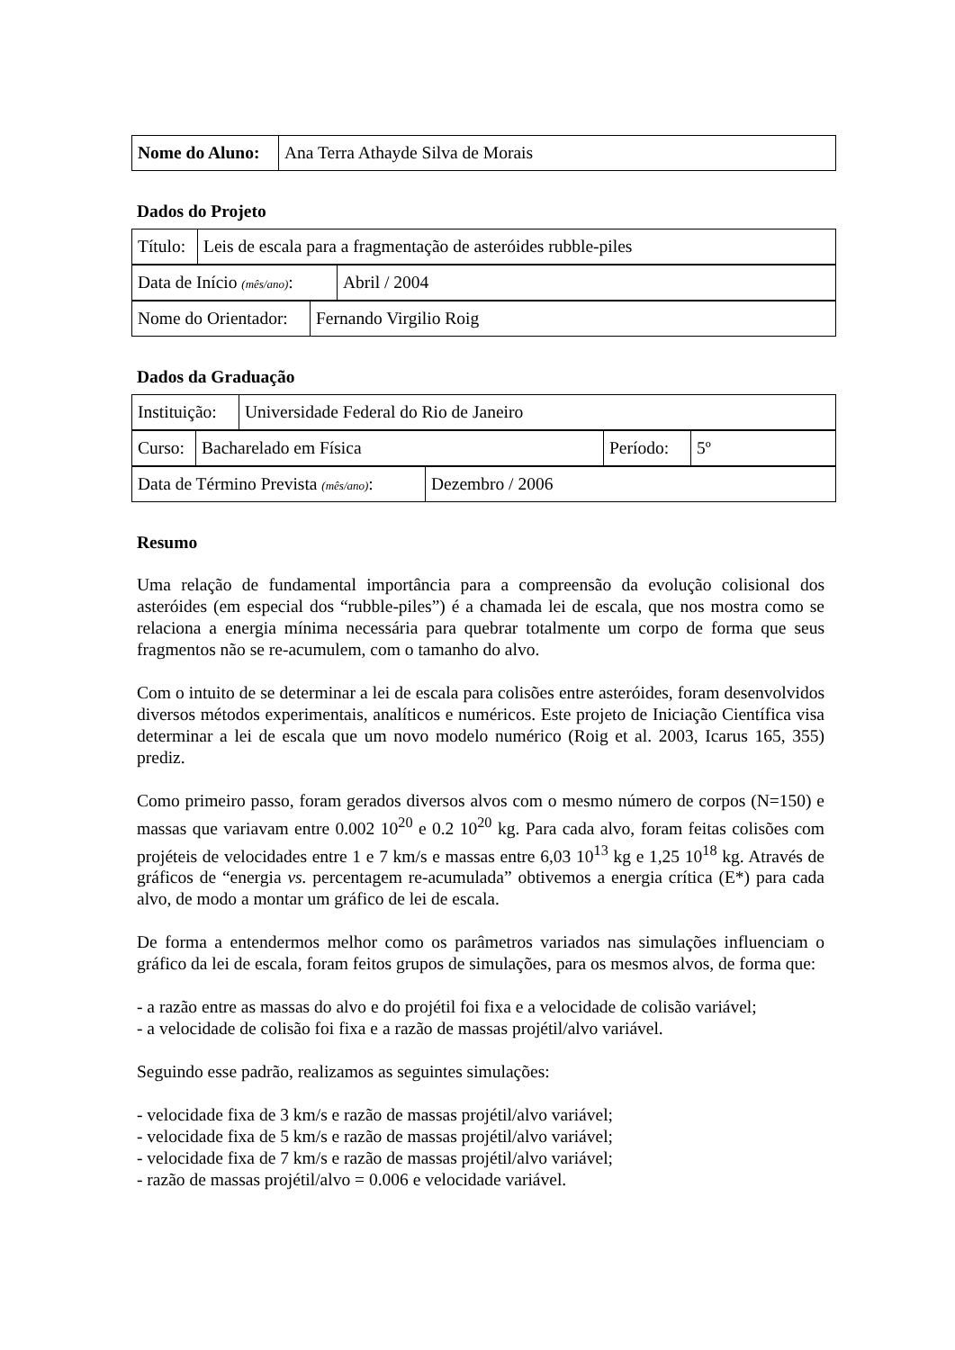| Nome do Aluno: | Ana Terra Athayde Silva de Morais |
Dados do Projeto
| Título: | Leis de escala para a fragmentação de asteróides rubble-piles |
| Data de Início (mês/ano) : | Abril / 2004 |
| Nome do Orientador: | Fernando Virgilio Roig |
Dados da Graduação
| Instituição: | Universidade Federal do Rio de Janeiro |
| Curso: | Bacharelado em Física | Período: | 5º |
| Data de Término Prevista (mês/ano) : | Dezembro / 2006 |
Resumo
Uma relação de fundamental importância para a compreensão da evolução colisional dos asteróides (em especial dos “rubble-piles”) é a chamada lei de escala, que nos mostra como se relaciona a energia mínima necessária para quebrar totalmente um corpo de forma que seus fragmentos não se re-acumulem, com o tamanho do alvo.
Com o intuito de se determinar a lei de escala para colisões entre asteróides, foram desenvolvidos diversos métodos experimentais, analíticos e numéricos. Este projeto de Iniciação Científica visa determinar a lei de escala que um novo modelo numérico (Roig et al. 2003, Icarus 165, 355) prediz.
Como primeiro passo, foram gerados diversos alvos com o mesmo número de corpos (N=150) e massas que variavam entre 0.002 10<sup>20</sup> e 0.2 10<sup>20</sup> kg. Para cada alvo, foram feitas colisões com projéteis de velocidades entre 1 e 7 km/s e massas entre 6,03 10<sup>13</sup> kg e 1,25 10<sup>18</sup> kg. Através de gráficos de “energia vs. percentagem re-acumulada” obtivemos a energia crítica (E*) para cada alvo, de modo a montar um gráfico de lei de escala.
De forma a entendermos melhor como os parâmetros variados nas simulações influenciam o gráfico da lei de escala, foram feitos grupos de simulações, para os mesmos alvos, de forma que:
- a razão entre as massas do alvo e do projétil foi fixa e a velocidade de colisão variável;
- a velocidade de colisão foi fixa e a razão de massas projétil/alvo variável.
Seguindo esse padrão, realizamos as seguintes simulações:
- velocidade fixa de 3 km/s e razão de massas projétil/alvo variável;
- velocidade fixa de 5 km/s e razão de massas projétil/alvo variável;
- velocidade fixa de 7 km/s e razão de massas projétil/alvo variável;
- razão de massas projétil/alvo = 0.006 e velocidade variável.